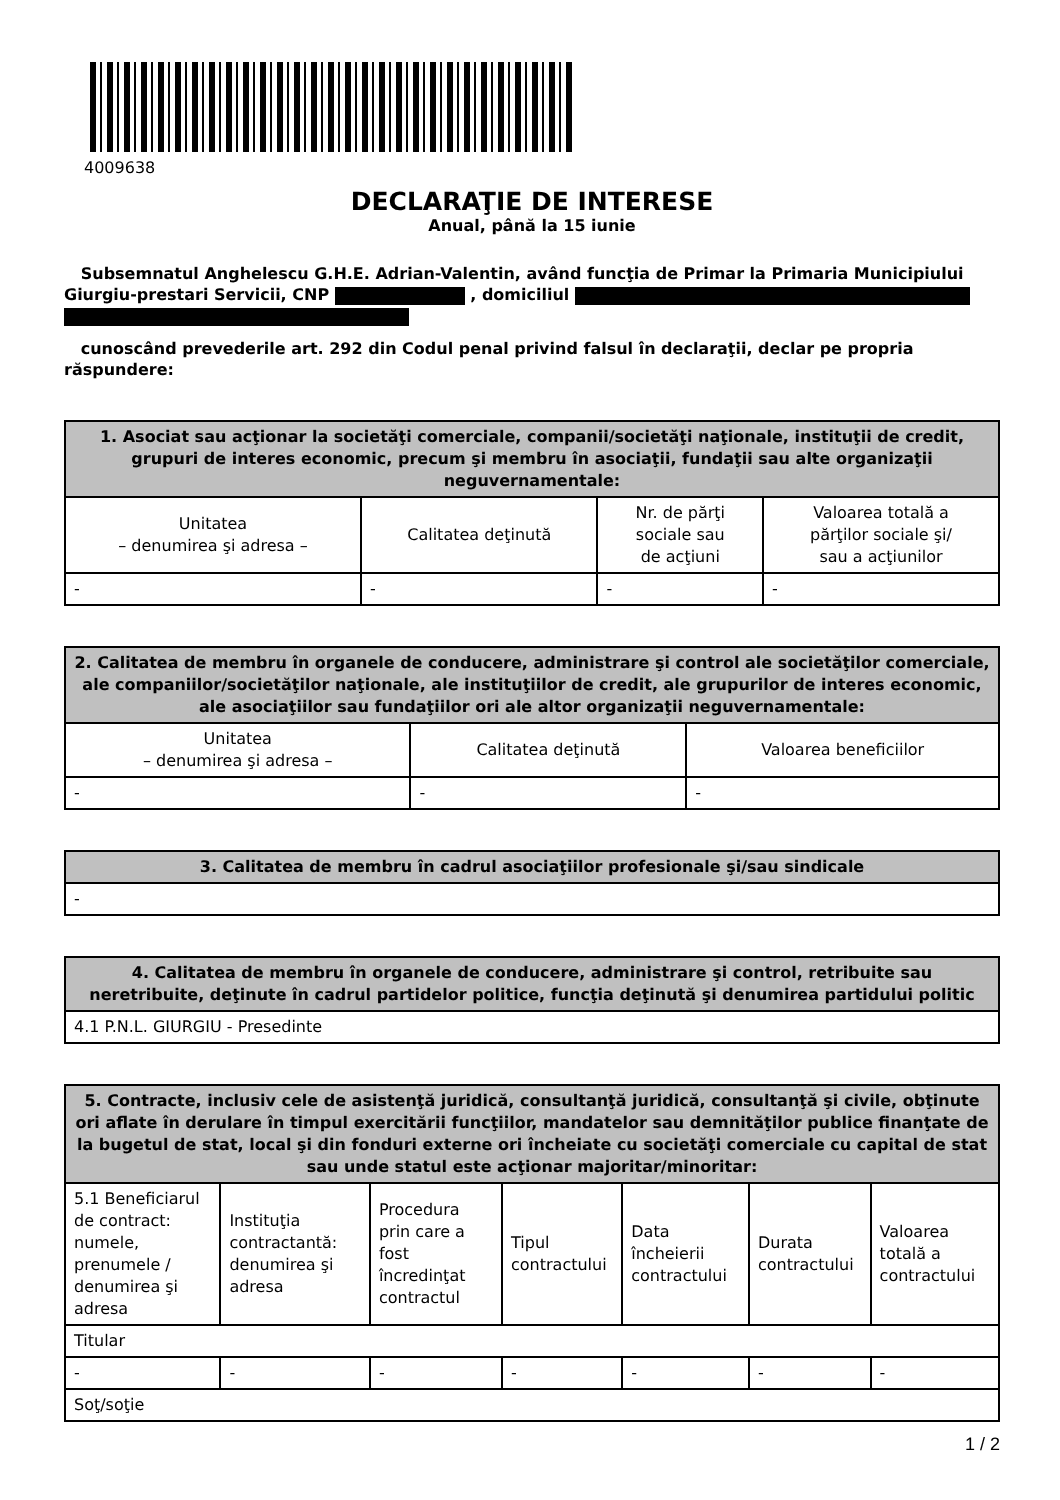4009638
DECLARAŢIE DE INTERESE
Anual, până la 15 iunie
Subsemnatul Anghelescu G.H.E. Adrian-Valentin, având funcţia de Primar la Primaria Municipiului Giurgiu-prestari Servicii, CNP , domiciliul
cunoscând prevederile art. 292 din Codul penal privind falsul în declaraţii, declar pe propria răspundere:
| 1. Asociat sau acţionar la societăţi comerciale, companii/societăţi naţionale, instituţii de credit, grupuri de interes economic, precum şi membru în asociaţii, fundaţii sau alte organizaţii neguvernamentale: | | | |
| --- | --- | --- | --- |
| Unitatea – denumirea şi adresa – | Calitatea deţinută | Nr. de părţi sociale sau de acţiuni | Valoarea totală a părţilor sociale şi/ sau a acţiunilor |
| - | - | - | - |
| 2. Calitatea de membru în organele de conducere, administrare şi control ale societăţilor comerciale, ale companiilor/societăţilor naţionale, ale instituţiilor de credit, ale grupurilor de interes economic, ale asociaţiilor sau fundaţiilor ori ale altor organizaţii neguvernamentale: | | |
| --- | --- | --- |
| Unitatea – denumirea şi adresa – | Calitatea deţinută | Valoarea beneficiilor |
| - | - | - |
| 3. Calitatea de membru în cadrul asociaţiilor profesionale şi/sau sindicale |
| --- |
| - |
| 4. Calitatea de membru în organele de conducere, administrare şi control, retribuite sau neretribuite, deţinute în cadrul partidelor politice, funcţia deţinută şi denumirea partidului politic |
| --- |
| 4.1 P.N.L. GIURGIU - Presedinte |
| 5. Contracte, inclusiv cele de asistenţă juridică, consultanţă juridică, consultanţă şi civile, obţinute ori aflate în derulare în timpul exercitării funcţiilor, mandatelor sau demnităţilor publice finanţate de la bugetul de stat, local şi din fonduri externe ori încheiate cu societăţi comerciale cu capital de stat sau unde statul este acţionar majoritar/minoritar: | | | | | | |
| --- | --- | --- | --- | --- | --- | --- |
| 5.1 Beneficiarul de contract: numele, prenumele / denumirea şi adresa | Instituţia contractantă: denumirea şi adresa | Procedura prin care a fost încredinţat contractul | Tipul contractului | Data încheierii contractului | Durata contractului | Valoarea totală a contractului |
| Titular | | | | | | |
| - | - | - | - | - | - | - |
| Soţ/soţie | | | | | | |
1 / 2